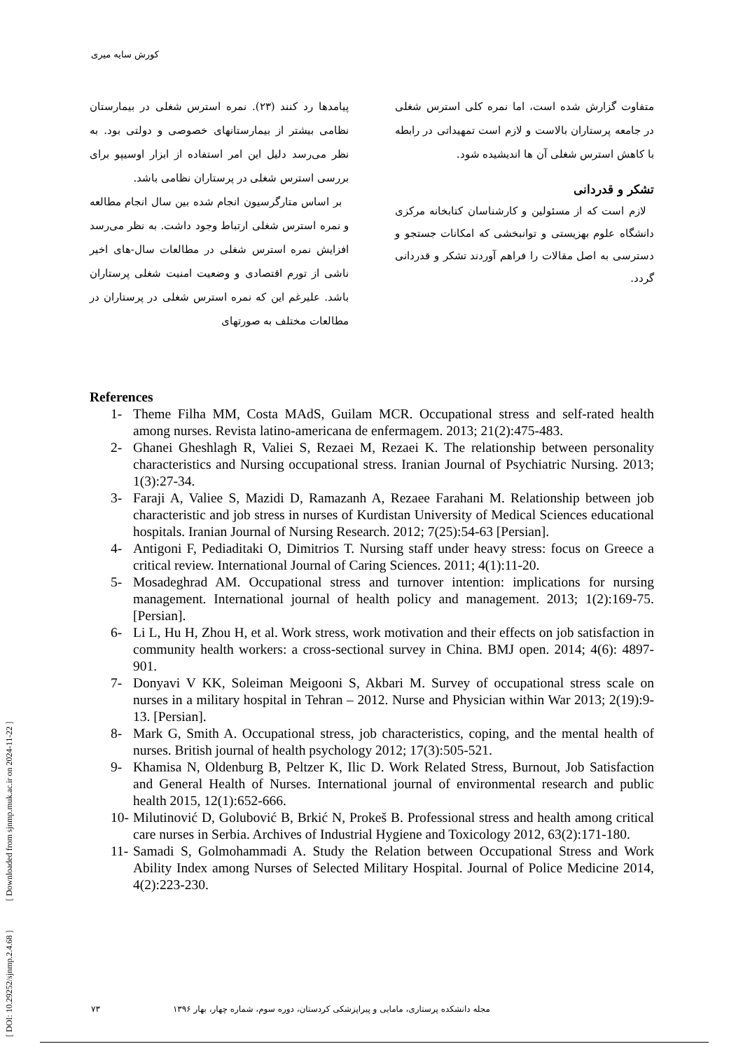کورش سایه میری
پیامدها رد کنند (۲۳). نمره استرس شغلی در بیمارستان نظامی بیشتر از بیمارستانهای خصوصی و دولتی بود. به نظر می‌رسد دلیل این امر استفاده از ابزار اوسیپو برای بررسی استرس شغلی در پرستاران نظامی باشد.
بر اساس متارگرسیون انجام شده بین سال انجام مطالعه و نمره استرس شغلی ارتباط وجود داشت. به نظر می‌رسد افزایش نمره استرس شغلی در مطالعات سال-های اخیر ناشی از تورم اقتصادی و وضعیت امنیت شغلی پرستاران باشد. علیرغم این که نمره استرس شغلی در پرستاران در مطالعات مختلف به صورتهای
متفاوت گزارش شده است، اما نمره کلی استرس شغلی در جامعه پرستاران بالاست و لازم است تمهیداتی در رابطه با کاهش استرس شغلی آن ها اندیشیده شود.
تشکر و قدردانی
لازم است که از مسئولین و کارشناسان کتابخانه مرکزی دانشگاه علوم بهزیستی و توانبخشی که امکانات جستجو و دسترسی به اصل مقالات را فراهم آوردند تشکر و قدردانی گردد.
References
1- Theme Filha MM, Costa MAdS, Guilam MCR. Occupational stress and self-rated health among nurses. Revista latino-americana de enfermagem. 2013; 21(2):475-483.
2- Ghanei Gheshlagh R, Valiei S, Rezaei M, Rezaei K. The relationship between personality characteristics and Nursing occupational stress. Iranian Journal of Psychiatric Nursing. 2013; 1(3):27-34.
3- Faraji A, Valiee S, Mazidi D, Ramazanh A, Rezaee Farahani M. Relationship between job characteristic and job stress in nurses of Kurdistan University of Medical Sciences educational hospitals. Iranian Journal of Nursing Research. 2012; 7(25):54-63 [Persian].
4- Antigoni F, Pediaditaki O, Dimitrios T. Nursing staff under heavy stress: focus on Greece a critical review. International Journal of Caring Sciences. 2011; 4(1):11-20.
5- Mosadeghrad AM. Occupational stress and turnover intention: implications for nursing management. International journal of health policy and management. 2013; 1(2):169-75. [Persian].
6- Li L, Hu H, Zhou H, et al. Work stress, work motivation and their effects on job satisfaction in community health workers: a cross-sectional survey in China. BMJ open. 2014; 4(6): 4897-901.
7- Donyavi V KK, Soleiman Meigooni S, Akbari M. Survey of occupational stress scale on nurses in a military hospital in Tehran – 2012. Nurse and Physician within War 2013; 2(19):9-13. [Persian].
8- Mark G, Smith A. Occupational stress, job characteristics, coping, and the mental health of nurses. British journal of health psychology 2012; 17(3):505-521.
9- Khamisa N, Oldenburg B, Peltzer K, Ilic D. Work Related Stress, Burnout, Job Satisfaction and General Health of Nurses. International journal of environmental research and public health 2015, 12(1):652-666.
10- Milutinović D, Golubović B, Brkić N, Prokeš B. Professional stress and health among critical care nurses in Serbia. Archives of Industrial Hygiene and Toxicology 2012, 63(2):171-180.
11- Samadi S, Golmohammadi A. Study the Relation between Occupational Stress and Work Ability Index among Nurses of Selected Military Hospital. Journal of Police Medicine 2014, 4(2):223-230.
[ DOI: 10.29252/sjnmp.2.4.68 ] [ Downloaded from sjnmp.muk.ac.ir on 2024-11-22 ]
مجله دانشکده پرستاری، مامایی و پیراپزشکی کردستان، دوره سوم، شماره چهار، بهار ۱۳۹۶ ۷۳